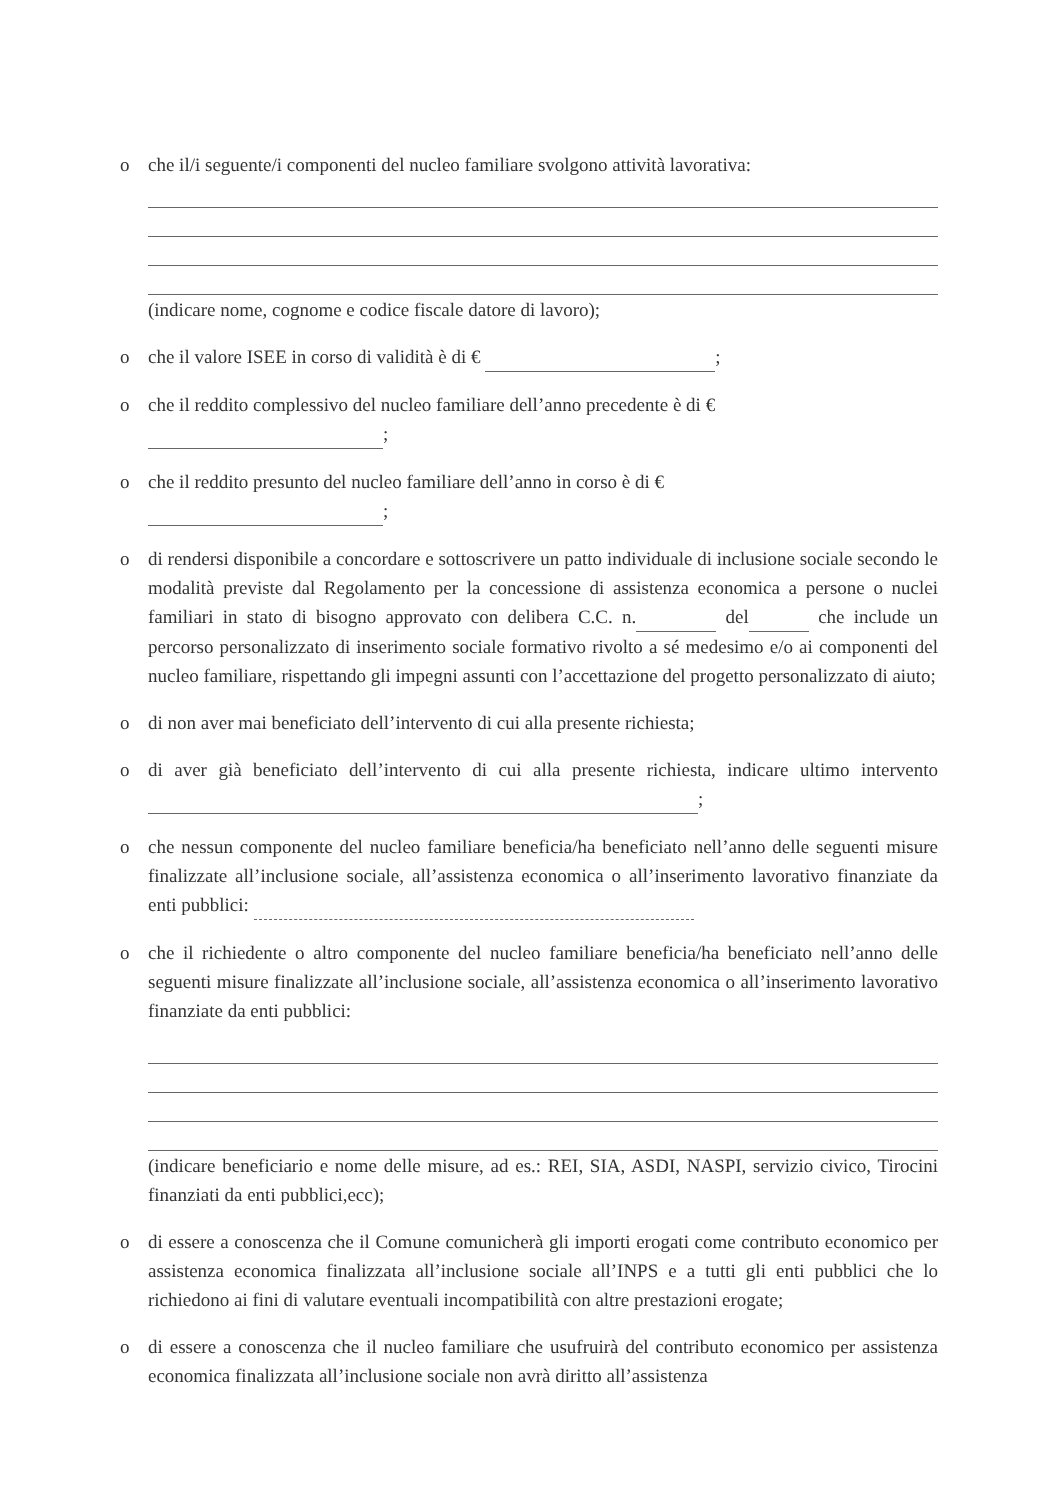o che il/i seguente/i componenti del nucleo familiare svolgono attività lavorativa:
(indicare nome, cognome e codice fiscale datore di lavoro);
o che il valore ISEE in corso di validità è di € ;
o che il reddito complessivo del nucleo familiare dell’anno precedente è di €
;
o che il reddito presunto del nucleo familiare dell’anno in corso è di €
;
o di rendersi disponibile a concordare e sottoscrivere un patto individuale di inclusione sociale secondo le modalità previste dal Regolamento per la concessione di assistenza economica a persone o nuclei familiari in stato di bisogno approvato con delibera C.C. n. del che include un percorso personalizzato di inserimento sociale formativo rivolto a sé medesimo e/o ai componenti del nucleo familiare, rispettando gli impegni assunti con l’accettazione del progetto personalizzato di aiuto;
o di non aver mai beneficiato dell’intervento di cui alla presente richiesta;
o di aver già beneficiato dell’intervento di cui alla presente richiesta, indicare ultimo intervento ;
o che nessun componente del nucleo familiare beneficia/ha beneficiato nell’anno delle seguenti misure finalizzate all’inclusione sociale, all’assistenza economica o all’inserimento lavorativo finanziate da enti pubblici:
o che il richiedente o altro componente del nucleo familiare beneficia/ha beneficiato nell’anno delle seguenti misure finalizzate all’inclusione sociale, all’assistenza economica o all’inserimento lavorativo finanziate da enti pubblici:
(indicare beneficiario e nome delle misure, ad es.: REI, SIA, ASDI, NASPI, servizio civico, Tirocini finanziati da enti pubblici,ecc);
o di essere a conoscenza che il Comune comunicherà gli importi erogati come contributo economico per assistenza economica finalizzata all’inclusione sociale all’INPS e a tutti gli enti pubblici che lo richiedono ai fini di valutare eventuali incompatibilità con altre prestazioni erogate;
o di essere a conoscenza che il nucleo familiare che usufruirà del contributo economico per assistenza economica finalizzata all’inclusione sociale non avrà diritto all’assistenza